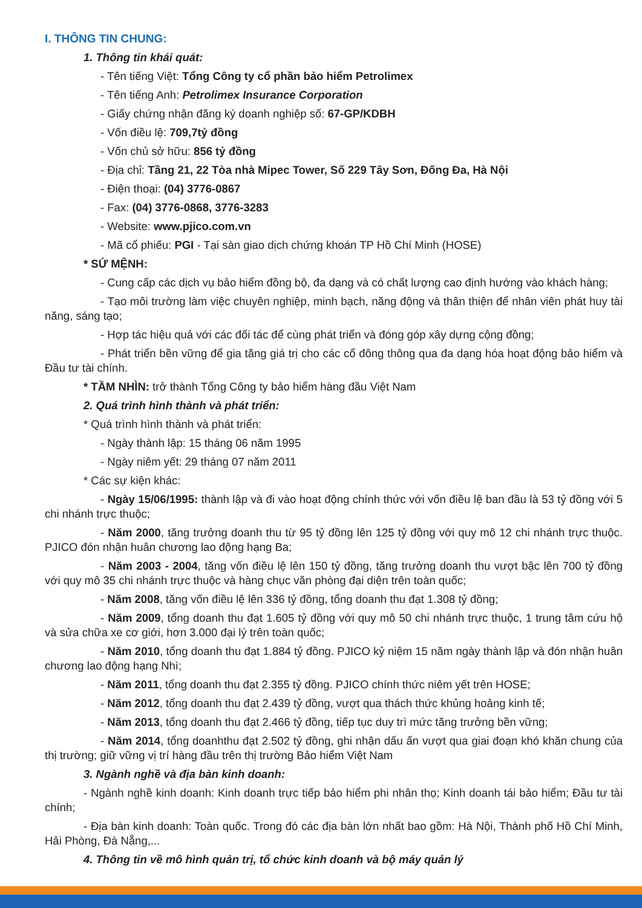I. THÔNG TIN CHUNG:
1. Thông tin khái quát:
- Tên tiếng Việt: Tổng Công ty cổ phần bảo hiểm Petrolimex
- Tên tiếng Anh: Petrolimex Insurance Corporation
- Giấy chứng nhận đăng ký doanh nghiệp số: 67-GP/KDBH
- Vốn điều lệ: 709,7tỷ đồng
- Vốn chủ sở hữu: 856 tỷ đồng
- Địa chỉ: Tầng 21, 22 Tòa nhà Mipec Tower, Số 229 Tây Sơn, Đống Đa, Hà Nội
- Điện thoại: (04) 3776-0867
- Fax: (04) 3776-0868, 3776-3283
- Website: www.pjico.com.vn
- Mã cổ phiếu: PGI - Tại sàn giao dịch chứng khoán TP Hồ Chí Minh (HOSE)
* SỨ MỆNH:
- Cung cấp các dịch vụ bảo hiểm đồng bộ, đa dạng và có chất lượng cao định hướng vào khách hàng;
- Tạo môi trường làm việc chuyên nghiệp, minh bạch, năng động và thân thiện để nhân viên phát huy tài năng, sáng tạo;
- Hợp tác hiệu quả với các đối tác để cùng phát triển và đóng góp xây dựng cộng đồng;
- Phát triển bền vững để gia tăng giá trị cho các cổ đông thông qua đa dạng hóa hoạt động bảo hiểm và Đầu tư tài chính.
* TẦM NHÌN: trở thành Tổng Công ty bảo hiểm hàng đầu Việt Nam
2. Quá trình hình thành và phát triển:
* Quá trình hình thành và phát triển:
- Ngày thành lập: 15 tháng 06 năm 1995
- Ngày niêm yết: 29 tháng 07 năm 2011
* Các sự kiện khác:
- Ngày 15/06/1995: thành lập và đi vào hoạt động chính thức với vốn điều lệ ban đầu là 53 tỷ đồng với 5 chi nhánh trực thuộc;
- Năm 2000, tăng trưởng doanh thu từ 95 tỷ đồng lên 125 tỷ đồng với quy mô 12 chi nhánh trực thuộc. PJICO đón nhận huân chương lao động hạng Ba;
- Năm 2003 - 2004, tăng vốn điều lệ lên 150 tỷ đồng, tăng trưởng doanh thu vượt bậc lên 700 tỷ đồng với quy mô 35 chi nhánh trực thuộc và hàng chục văn phòng đại diện trên toàn quốc;
- Năm 2008, tăng vốn điều lệ lên 336 tỷ đồng, tổng doanh thu đạt 1.308 tỷ đồng;
- Năm 2009, tổng doanh thu đạt 1.605 tỷ đồng với quy mô 50 chi nhánh trực thuộc, 1 trung tâm cứu hộ và sửa chữa xe cơ giới, hơn 3.000 đại lý trên toàn quốc;
- Năm 2010, tổng doanh thu đạt 1.884 tỷ đồng. PJICO kỷ niệm 15 năm ngày thành lập và đón nhận huân chương lao động hạng Nhì;
- Năm 2011, tổng doanh thu đạt 2.355 tỷ đồng. PJICO chính thức niêm yết trên HOSE;
- Năm 2012, tổng doanh thu đạt 2.439 tỷ đồng, vượt qua thách thức khủng hoảng kinh tế;
- Năm 2013, tổng doanh thu đạt 2.466 tỷ đồng, tiếp tục duy trì mức tăng trưởng bền vững;
- Năm 2014, tổng doanhthu đạt 2.502 tỷ đồng, ghi nhận dấu ấn vượt qua giai đoạn khó khăn chung của thị trường; giữ vững vị trí hàng đầu trên thị trường Bảo hiểm Việt Nam
3. Ngành nghề và địa bàn kinh doanh:
- Ngành nghề kinh doanh: Kinh doanh trực tiếp bảo hiểm phi nhân thọ; Kinh doanh tái bảo hiểm; Đầu tư tài chính;
- Địa bàn kinh doanh: Toàn quốc. Trong đó các địa bàn lớn nhất bao gồm: Hà Nội, Thành phố Hồ Chí Minh, Hải Phòng, Đà Nẵng,...
4. Thông tin về mô hình quản trị, tổ chức kinh doanh và bộ máy quản lý